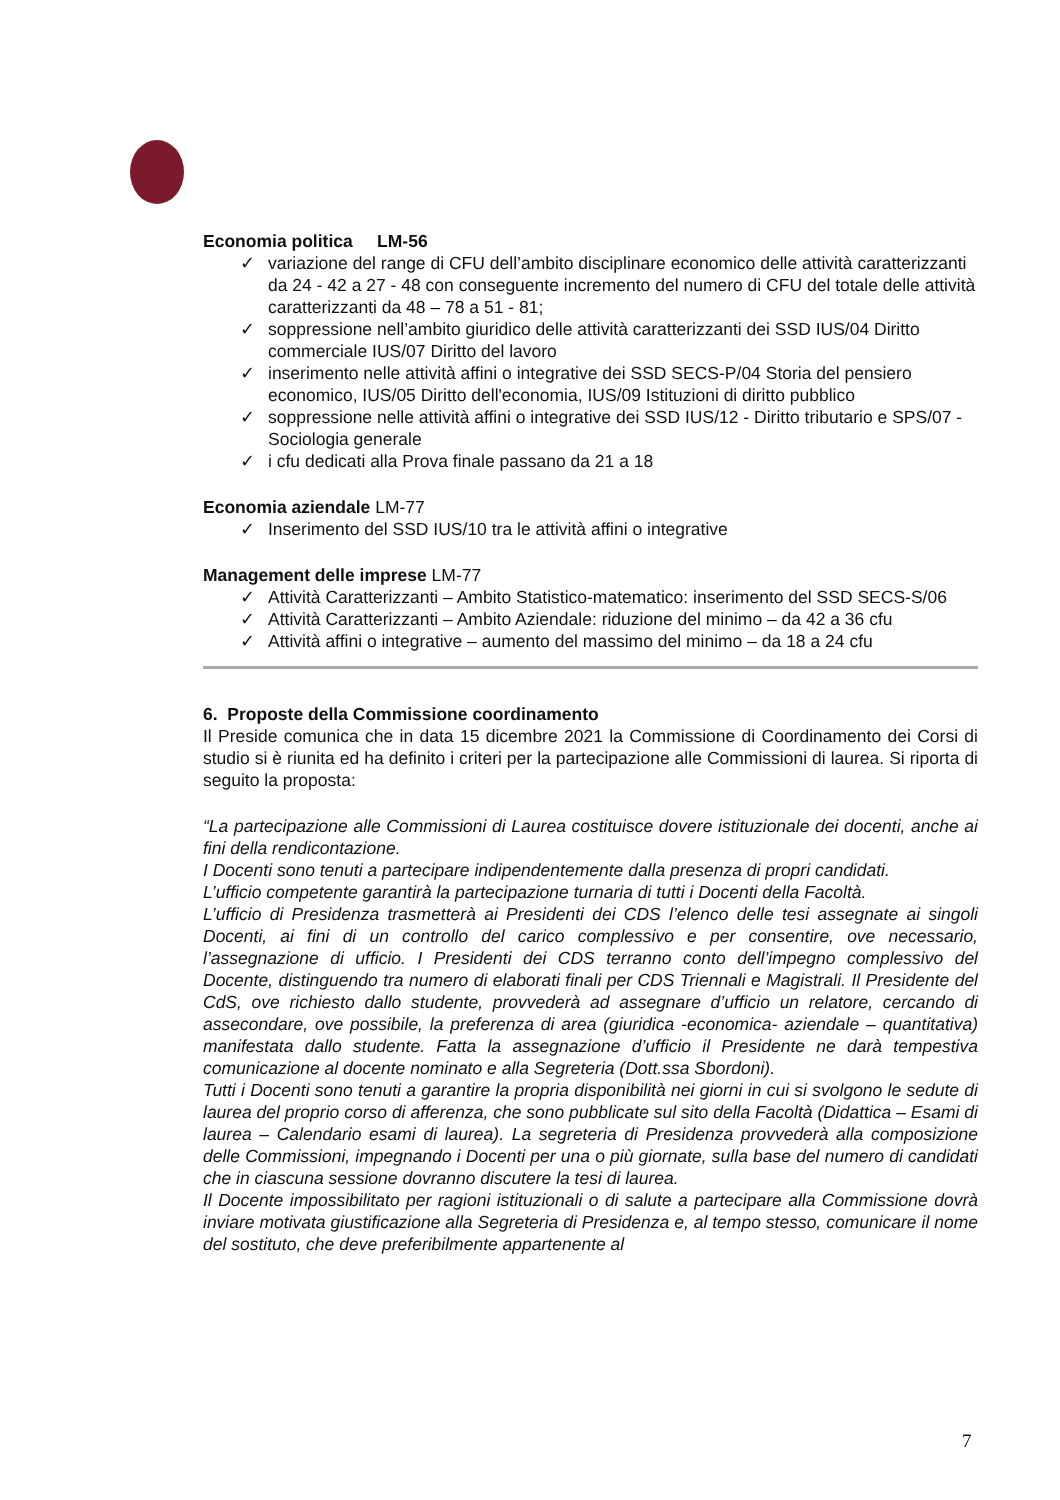Economia politica LM-56
✓ variazione del range di CFU dell’ambito disciplinare economico delle attività caratterizzanti da 24 - 42 a 27 - 48 con conseguente incremento del numero di CFU del totale delle attività caratterizzanti da 48 – 78 a 51 - 81;
✓ soppressione nell’ambito giuridico delle attività caratterizzanti dei SSD IUS/04 Diritto commerciale IUS/07 Diritto del lavoro
✓ inserimento nelle attività affini o integrative dei SSD SECS-P/04 Storia del pensiero economico, IUS/05 Diritto dell'economia, IUS/09 Istituzioni di diritto pubblico
✓ soppressione nelle attività affini o integrative dei SSD IUS/12 - Diritto tributario e SPS/07 - Sociologia generale
✓ i cfu dedicati alla Prova finale passano da 21 a 18
Economia aziendale LM-77
✓ Inserimento del SSD IUS/10 tra le attività affini o integrative
Management delle imprese LM-77
✓ Attività Caratterizzanti – Ambito Statistico-matematico: inserimento del SSD SECS-S/06
✓ Attività Caratterizzanti – Ambito Aziendale: riduzione del minimo – da 42 a 36 cfu
✓ Attività affini o integrative – aumento del massimo del minimo – da 18 a 24 cfu
6. Proposte della Commissione coordinamento
Il Preside comunica che in data 15 dicembre 2021 la Commissione di Coordinamento dei Corsi di studio si è riunita ed ha definito i criteri per la partecipazione alle Commissioni di laurea. Si riporta di seguito la proposta:
“La partecipazione alle Commissioni di Laurea costituisce dovere istituzionale dei docenti, anche ai fini della rendicontazione.
I Docenti sono tenuti a partecipare indipendentemente dalla presenza di propri candidati.
L’ufficio competente garantirà la partecipazione turnaria di tutti i Docenti della Facoltà.
L’ufficio di Presidenza trasmetterà ai Presidenti dei CDS l’elenco delle tesi assegnate ai singoli Docenti, ai fini di un controllo del carico complessivo e per consentire, ove necessario, l’assegnazione di ufficio. I Presidenti dei CDS terranno conto dell’impegno complessivo del Docente, distinguendo tra numero di elaborati finali per CDS Triennali e Magistrali. Il Presidente del CdS, ove richiesto dallo studente, provvederà ad assegnare d’ufficio un relatore, cercando di assecondare, ove possibile, la preferenza di area (giuridica -economica- aziendale – quantitativa) manifestata dallo studente. Fatta la assegnazione d’ufficio il Presidente ne darà tempestiva comunicazione al docente nominato e alla Segreteria (Dott.ssa Sbordoni).
Tutti i Docenti sono tenuti a garantire la propria disponibilità nei giorni in cui si svolgono le sedute di laurea del proprio corso di afferenza, che sono pubblicate sul sito della Facoltà (Didattica – Esami di laurea – Calendario esami di laurea). La segreteria di Presidenza provvederà alla composizione delle Commissioni, impegnando i Docenti per una o più giornate, sulla base del numero di candidati che in ciascuna sessione dovranno discutere la tesi di laurea.
Il Docente impossibilitato per ragioni istituzionali o di salute a partecipare alla Commissione dovrà inviare motivata giustificazione alla Segreteria di Presidenza e, al tempo stesso, comunicare il nome del sostituto, che deve preferibilmente appartenente al
7